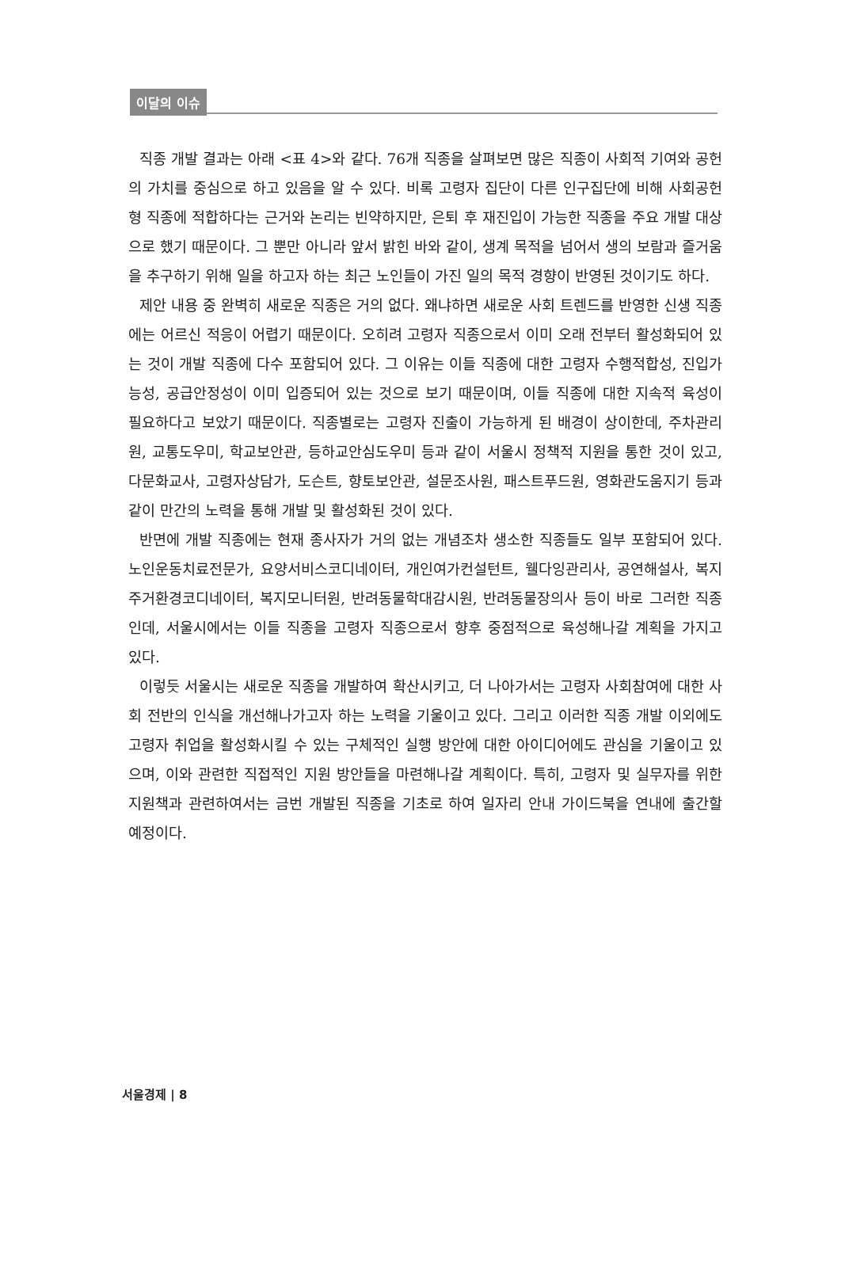이달의 이슈
직종 개발 결과는 아래 <표 4>와 같다. 76개 직종을 살펴보면 많은 직종이 사회적 기여와 공헌의 가치를 중심으로 하고 있음을 알 수 있다. 비록 고령자 집단이 다른 인구집단에 비해 사회공헌형 직종에 적합하다는 근거와 논리는 빈약하지만, 은퇴 후 재진입이 가능한 직종을 주요 개발 대상으로 했기 때문이다. 그 뿐만 아니라 앞서 밝힌 바와 같이, 생계 목적을 넘어서 생의 보람과 즐거움을 추구하기 위해 일을 하고자 하는 최근 노인들이 가진 일의 목적 경향이 반영된 것이기도 하다.
제안 내용 중 완벽히 새로운 직종은 거의 없다. 왜냐하면 새로운 사회 트렌드를 반영한 신생 직종에는 어르신 적응이 어렵기 때문이다. 오히려 고령자 직종으로서 이미 오래 전부터 활성화되어 있는 것이 개발 직종에 다수 포함되어 있다. 그 이유는 이들 직종에 대한 고령자 수행적합성, 진입가능성, 공급안정성이 이미 입증되어 있는 것으로 보기 때문이며, 이들 직종에 대한 지속적 육성이 필요하다고 보았기 때문이다. 직종별로는 고령자 진출이 가능하게 된 배경이 상이한데, 주차관리원, 교통도우미, 학교보안관, 등하교안심도우미 등과 같이 서울시 정책적 지원을 통한 것이 있고, 다문화교사, 고령자상담가, 도슨트, 향토보안관, 설문조사원, 패스트푸드원, 영화관도움지기 등과 같이 만간의 노력을 통해 개발 및 활성화된 것이 있다.
반면에 개발 직종에는 현재 종사자가 거의 없는 개념조차 생소한 직종들도 일부 포함되어 있다. 노인운동치료전문가, 요양서비스코디네이터, 개인여가컨설턴트, 웰다잉관리사, 공연해설사, 복지주거환경코디네이터, 복지모니터원, 반려동물학대감시원, 반려동물장의사 등이 바로 그러한 직종인데, 서울시에서는 이들 직종을 고령자 직종으로서 향후 중점적으로 육성해나갈 계획을 가지고 있다.
이렇듯 서울시는 새로운 직종을 개발하여 확산시키고, 더 나아가서는 고령자 사회참여에 대한 사회 전반의 인식을 개선해나가고자 하는 노력을 기울이고 있다. 그리고 이러한 직종 개발 이외에도 고령자 취업을 활성화시킬 수 있는 구체적인 실행 방안에 대한 아이디어에도 관심을 기울이고 있으며, 이와 관련한 직접적인 지원 방안들을 마련해나갈 계획이다. 특히, 고령자 및 실무자를 위한 지원책과 관련하여서는 금번 개발된 직종을 기초로 하여 일자리 안내 가이드북을 연내에 출간할 예정이다.
서울경제 | 8